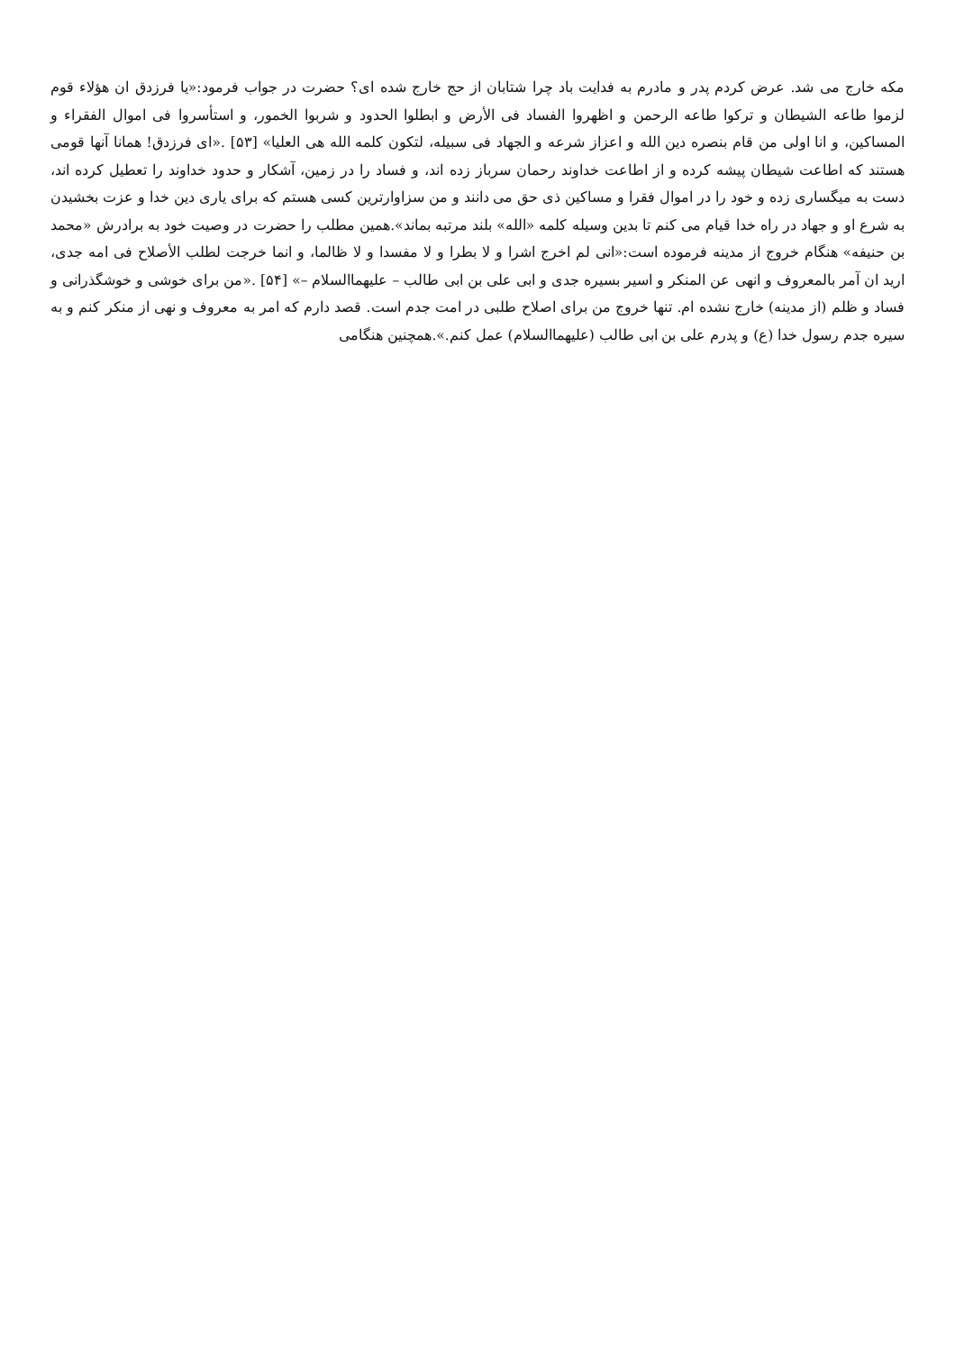مکه خارج می شد. عرض کردم پدر و مادرم به فدایت باد چرا شتابان از حج خارج شده ای؟ حضرت در جواب فرمود:«یا فرزدق ان هؤلاء قوم لزموا طاعه الشیطان و ترکوا طاعه الرحمن و اظهروا الفساد فی الأرض و ابطلوا الحدود و شربوا الخمور، و استأسروا فی اموال الفقراء و المساکین، و انا اولی من قام بنصره دین الله و اعزاز شرعه و الجهاد فی سبیله، لتکون کلمه الله هی العلیا» [۵۳] .«ای فرزدق! همانا آنها قومی هستند که اطاعت شیطان پیشه کرده و از اطاعت خداوند رحمان سرباز زده اند، و فساد را در زمین، آشکار و حدود خداوند را تعطیل کرده اند، دست به میگساری زده و خود را در اموال فقرا و مساکین ذی حق می دانند و من سزاوارترین کسی هستم که برای یاری دین خدا و عزت بخشیدن به شرع او و جهاد در راه خدا قیام می کنم تا بدین وسیله کلمه «الله» بلند مرتبه بماند».همین مطلب را حضرت در وصیت خود به برادرش «محمد بن حنیفه» هنگام خروج از مدینه فرموده است:«انی لم اخرج اشرا و لا بطرا و لا مفسدا و لا ظالما، و انما خرجت لطلب الأصلاح فی امه جدی، ارید ان آمر بالمعروف و انهی عن المنکر و اسیر بسیره جدی و ابی علی بن ابی طالب – علیهماالسلام –» [۵۴] .«من برای خوشی و خوشگذرانی و فساد و ظلم (از مدینه) خارج نشده ام. تنها خروج من برای اصلاح طلبی در امت جدم است. قصد دارم که امر به معروف و نهی از منکر کنم و به سیره جدم رسول خدا (ع) و پدرم علی بن ابی طالب (علیهماالسلام) عمل کنم.».همچنین هنگامی